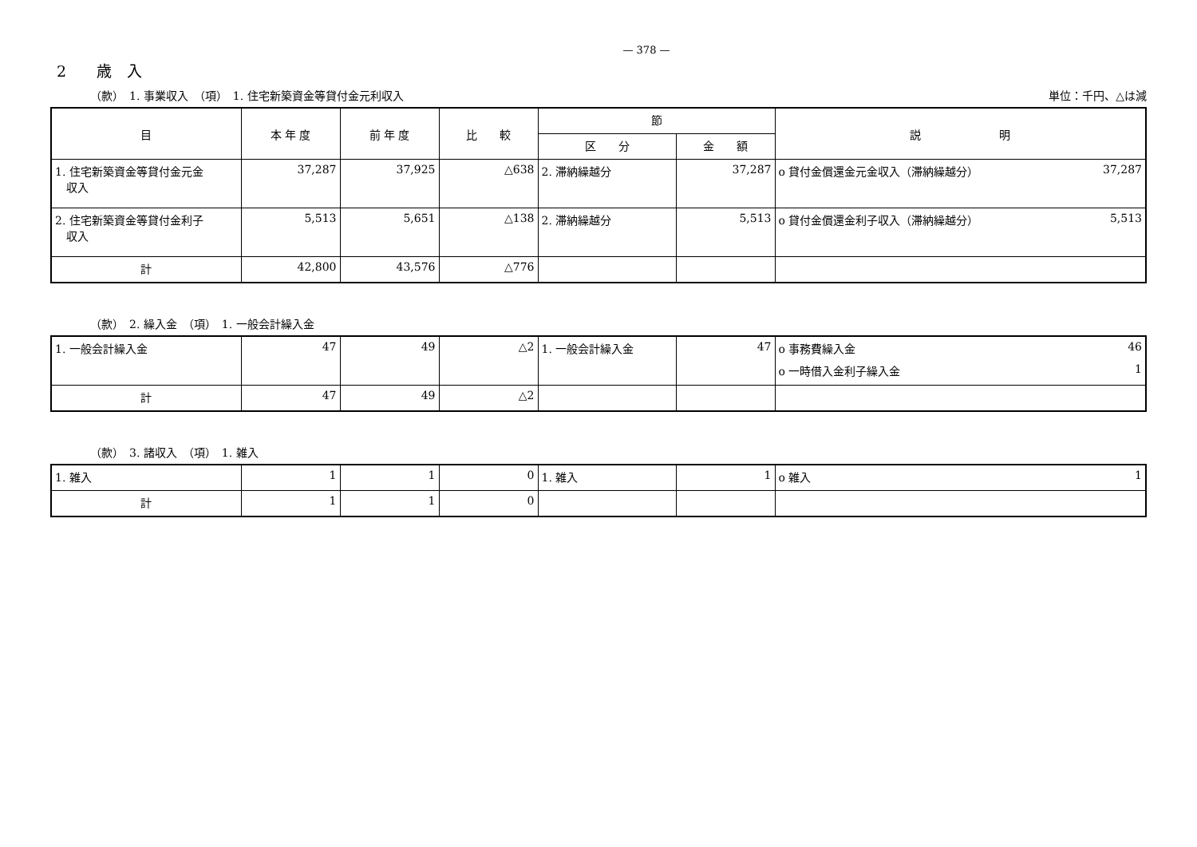— 378 —
2　　歳　入
（款）　1. 事業収入　（項）　1. 住宅新築資金等貸付金元利収入 単位：千円、△は減
| 目 | 本 年 度 | 前 年 度 | 比 較 | 節 | | 説 明 |
| --- | --- | --- | --- | --- | --- | --- |
| | | | | 区 分 | 金 額 | |
| 1. 住宅新築資金等貸付金元金 収入 | 37,287 | 37,925 | △638 | 2. 滞納繰越分 | 37,287 | o 貸付金償還金元金収入（滞納繰越分） 37,287 |
| 2. 住宅新築資金等貸付金利子 収入 | 5,513 | 5,651 | △138 | 2. 滞納繰越分 | 5,513 | o 貸付金償還金利子収入（滞納繰越分） 5,513 |
| 計 | 42,800 | 43,576 | △776 | | | |
（款）　2. 繰入金　（項）　1. 一般会計繰入金
| 1. 一般会計繰入金 | 47 | 49 | △2 | 1. 一般会計繰入金 | 47 | o 事務費繰入金 46 o 一時借入金利子繰入金 1 |
| 計 | 47 | 49 | △2 | | | |
（款）　3. 諸収入　（項）　1. 雑入
| 1. 雑入 | 1 | 1 | 0 | 1. 雑入 | 1 | o 雑入 1 |
| 計 | 1 | 1 | 0 | | | |